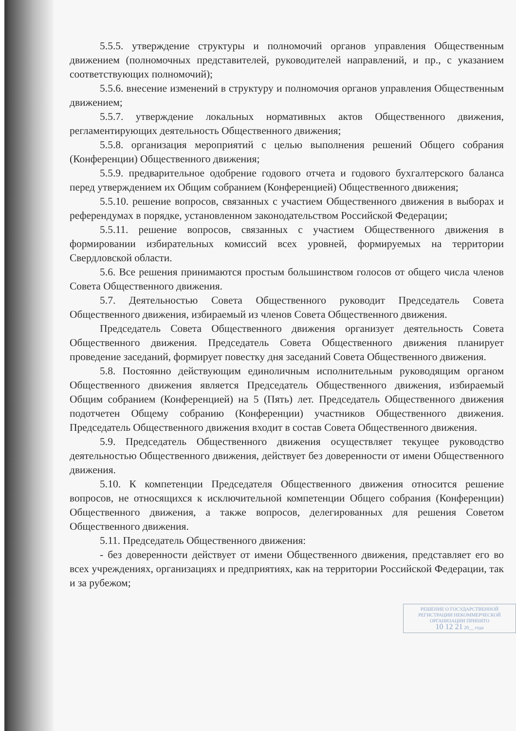5.5.5. утверждение структуры и полномочий органов управления Общественным движением (полномочных представителей, руководителей направлений, и пр., с указанием соответствующих полномочий);
5.5.6. внесение изменений в структуру и полномочия органов управления Общественным движением;
5.5.7. утверждение локальных нормативных актов Общественного движения, регламентирующих деятельность Общественного движения;
5.5.8. организация мероприятий с целью выполнения решений Общего собрания (Конференции) Общественного движения;
5.5.9. предварительное одобрение годового отчета и годового бухгалтерского баланса перед утверждением их Общим собранием (Конференцией) Общественного движения;
5.5.10. решение вопросов, связанных с участием Общественного движения в выборах и референдумах в порядке, установленном законодательством Российской Федерации;
5.5.11. решение вопросов, связанных с участием Общественного движения в формировании избирательных комиссий всех уровней, формируемых на территории Свердловской области.
5.6. Все решения принимаются простым большинством голосов от общего числа членов Совета Общественного движения.
5.7. Деятельностью Совета Общественного руководит Председатель Совета Общественного движения, избираемый из членов Совета Общественного движения.
Председатель Совета Общественного движения организует деятельность Совета Общественного движения. Председатель Совета Общественного движения планирует проведение заседаний, формирует повестку дня заседаний Совета Общественного движения.
5.8. Постоянно действующим единоличным исполнительным руководящим органом Общественного движения является Председатель Общественного движения, избираемый Общим собранием (Конференцией) на 5 (Пять) лет. Председатель Общественного движения подотчетен Общему собранию (Конференции) участников Общественного движения. Председатель Общественного движения входит в состав Совета Общественного движения.
5.9. Председатель Общественного движения осуществляет текущее руководство деятельностью Общественного движения, действует без доверенности от имени Общественного движения.
5.10. К компетенции Председателя Общественного движения относится решение вопросов, не относящихся к исключительной компетенции Общего собрания (Конференции) Общественного движения, а также вопросов, делегированных для решения Советом Общественного движения.
5.11. Председатель Общественного движения:
- без доверенности действует от имени Общественного движения, представляет его во всех учреждениях, организациях и предприятиях, как на территории Российской Федерации, так и за рубежом;
РЕШЕНИЕ О ГОСУДАРСТВЕННОЙ РЕГИСТРАЦИИ НЕКОММЕРЧЕСКОЙ ОРГАНИЗАЦИИ ПРИНЯТО
10 12 21 20__ года